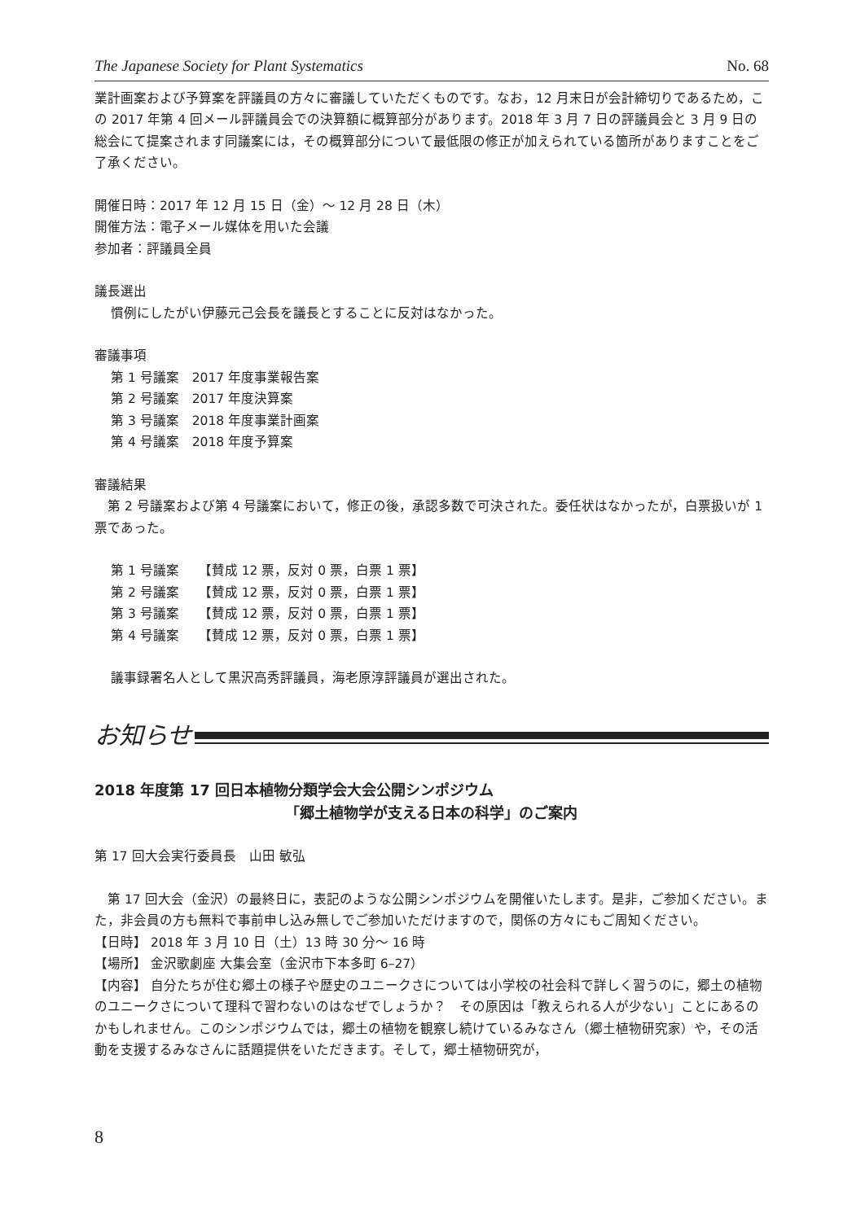The Japanese Society for Plant Systematics No. 68
業計画案および予算案を評議員の方々に審議していただくものです。なお，12 月末日が会計締切りであるため，この 2017 年第 4 回メール評議員会での決算額に概算部分があります。2018 年 3 月 7 日の評議員会と 3 月 9 日の総会にて提案されます同議案には，その概算部分について最低限の修正が加えられている箇所がありますことをご了承ください。
開催日時：2017 年 12 月 15 日（金）～ 12 月 28 日（木）
開催方法：電子メール媒体を用いた会議
参加者：評議員全員
議長選出
慣例にしたがい伊藤元己会長を議長とすることに反対はなかった。
審議事項
第 1 号議案　2017 年度事業報告案
第 2 号議案　2017 年度決算案
第 3 号議案　2018 年度事業計画案
第 4 号議案　2018 年度予算案
審議結果
　第 2 号議案および第 4 号議案において，修正の後，承認多数で可決された。委任状はなかったが，白票扱いが 1 票であった。
第 1 号議案　　【賛成 12 票，反対 0 票，白票 1 票】
第 2 号議案　　【賛成 12 票，反対 0 票，白票 1 票】
第 3 号議案　　【賛成 12 票，反対 0 票，白票 1 票】
第 4 号議案　　【賛成 12 票，反対 0 票，白票 1 票】
議事録署名人として黒沢高秀評議員，海老原淳評議員が選出された。
お知らせ
2018 年度第 17 回日本植物分類学会大会公開シンポジウム
「郷土植物学が支える日本の科学」のご案内
第 17 回大会実行委員長　山田 敏弘
　第 17 回大会（金沢）の最終日に，表記のような公開シンポジウムを開催いたします。是非，ご参加ください。また，非会員の方も無料で事前申し込み無しでご参加いただけますので，関係の方々にもご周知ください。
【日時】 2018 年 3 月 10 日（土）13 時 30 分～ 16 時
【場所】 金沢歌劇座 大集会室（金沢市下本多町 6–27）
【内容】 自分たちが住む郷土の様子や歴史のユニークさについては小学校の社会科で詳しく習うのに，郷土の植物のユニークさについて理科で習わないのはなぜでしょうか？　その原因は「教えられる人が少ない」ことにあるのかもしれません。このシンポジウムでは，郷土の植物を観察し続けているみなさん（郷土植物研究家）や，その活動を支援するみなさんに話題提供をいただきます。そして，郷土植物研究が，
8